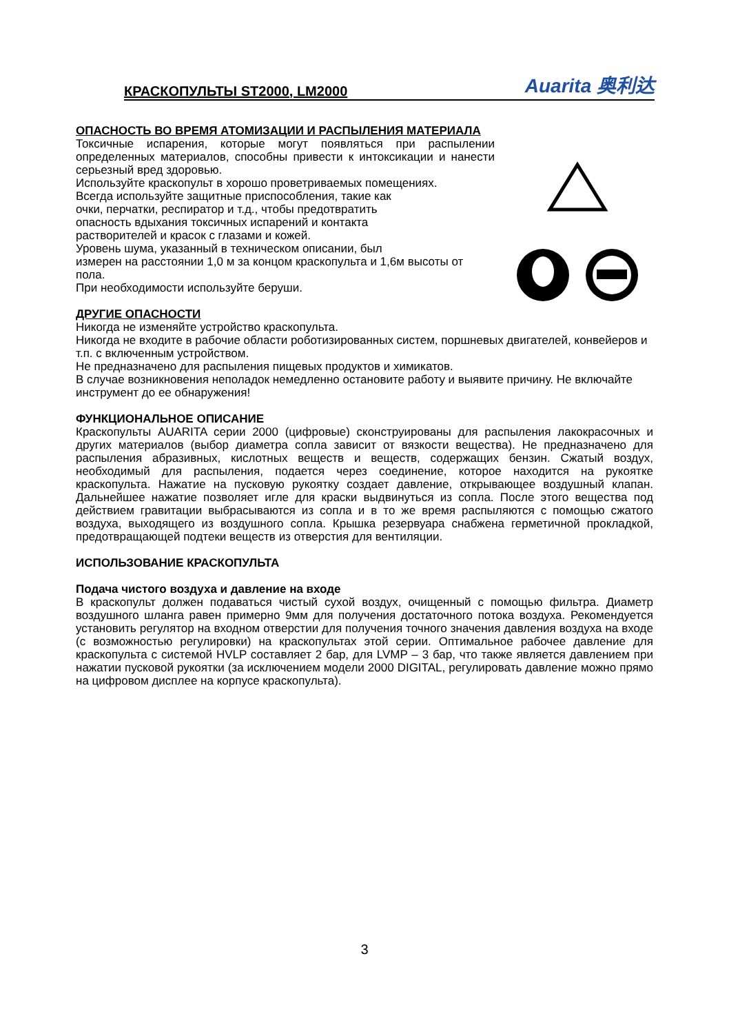КРАСКОПУЛЬТЫ ST2000, LM2000
Auarita 奥利达
ОПАСНОСТЬ ВО ВРЕМЯ АТОМИЗАЦИИ И РАСПЫЛЕНИЯ МАТЕРИАЛА
Токсичные испарения, которые могут появляться при распылении определенных материалов, способны привести к интоксикации и нанести серьезный вред здоровью.
Используйте краскопульт в хорошо проветриваемых помещениях.
Всегда используйте защитные приспособления, такие как
очки, перчатки, респиратор и т.д., чтобы предотвратить
опасность вдыхания токсичных испарений и контакта
растворителей и красок с глазами и кожей.
Уровень шума, указанный в техническом описании, был
измерен на расстоянии 1,0 м за концом краскопульта и 1,6м высоты от пола.
При необходимости используйте беруши.
ДРУГИЕ ОПАСНОСТИ
Никогда не изменяйте устройство краскопульта.
Никогда не входите в рабочие области роботизированных систем, поршневых двигателей, конвейеров и т.п. с включенным устройством.
Не предназначено для распыления пищевых продуктов и химикатов.
В случае возникновения неполадок немедленно остановите работу и выявите причину. Не включайте инструмент до ее обнаружения!
ФУНКЦИОНАЛЬНОЕ ОПИСАНИЕ
Краскопульты AUARITA серии 2000 (цифровые) сконструированы для распыления лакокрасочных и других материалов (выбор диаметра сопла зависит от вязкости вещества). Не предназначено для распыления абразивных, кислотных веществ и веществ, содержащих бензин. Сжатый воздух, необходимый для распыления, подается через соединение, которое находится на рукоятке краскопульта. Нажатие на пусковую рукоятку создает давление, открывающее воздушный клапан. Дальнейшее нажатие позволяет игле для краски выдвинуться из сопла. После этого вещества под действием гравитации выбрасываются из сопла и в то же время распыляются с помощью сжатого воздуха, выходящего из воздушного сопла. Крышка резервуара снабжена герметичной прокладкой, предотвращающей подтеки веществ из отверстия для вентиляции.
ИСПОЛЬЗОВАНИЕ КРАСКОПУЛЬТА
Подача чистого воздуха и давление на входе
В краскопульт должен подаваться чистый сухой воздух, очищенный с помощью фильтра. Диаметр воздушного шланга равен примерно 9мм для получения достаточного потока воздуха. Рекомендуется установить регулятор на входном отверстии для получения точного значения давления воздуха на входе (с возможностью регулировки) на краскопультах этой серии. Оптимальное рабочее давление для краскопульта с системой HVLP составляет 2 бар, для LVMP – 3 бар, что также является давлением при нажатии пусковой рукоятки (за исключением модели 2000 DIGITAL, регулировать давление можно прямо на цифровом дисплее на корпусе краскопульта).
3